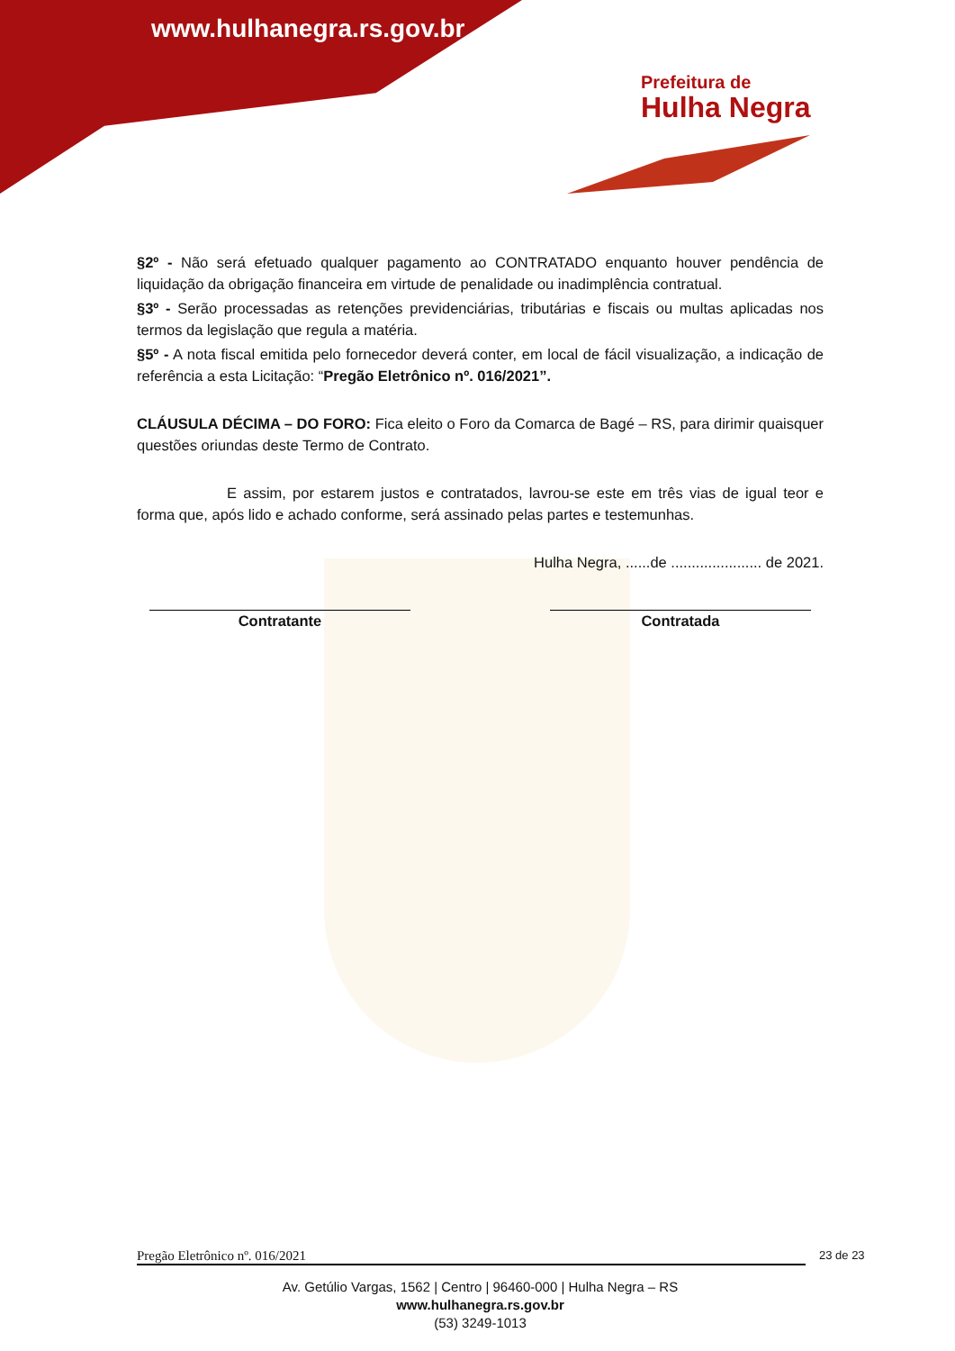www.hulhanegra.rs.gov.br
Prefeitura de
Hulha Negra
§2º - Não será efetuado qualquer pagamento ao CONTRATADO enquanto houver pendência de liquidação da obrigação financeira em virtude de penalidade ou inadimplência contratual.
§3º - Serão processadas as retenções previdenciárias, tributárias e fiscais ou multas aplicadas nos termos da legislação que regula a matéria.
§5º - A nota fiscal emitida pelo fornecedor deverá conter, em local de fácil visualização, a indicação de referência a esta Licitação: “Pregão Eletrônico nº. 016/2021”.
CLÁUSULA DÉCIMA – DO FORO: Fica eleito o Foro da Comarca de Bagé – RS, para dirimir quaisquer questões oriundas deste Termo de Contrato.
E assim, por estarem justos e contratados, lavrou-se este em três vias de igual teor e forma que, após lido e achado conforme, será assinado pelas partes e testemunhas.
Hulha Negra, ......de ...................... de 2021.
Contratante Contratada
Pregão Eletrônico nº. 016/2021
23 de 23
Av. Getúlio Vargas, 1562 | Centro | 96460-000 | Hulha Negra – RS
www.hulhanegra.rs.gov.br
(53) 3249-1013